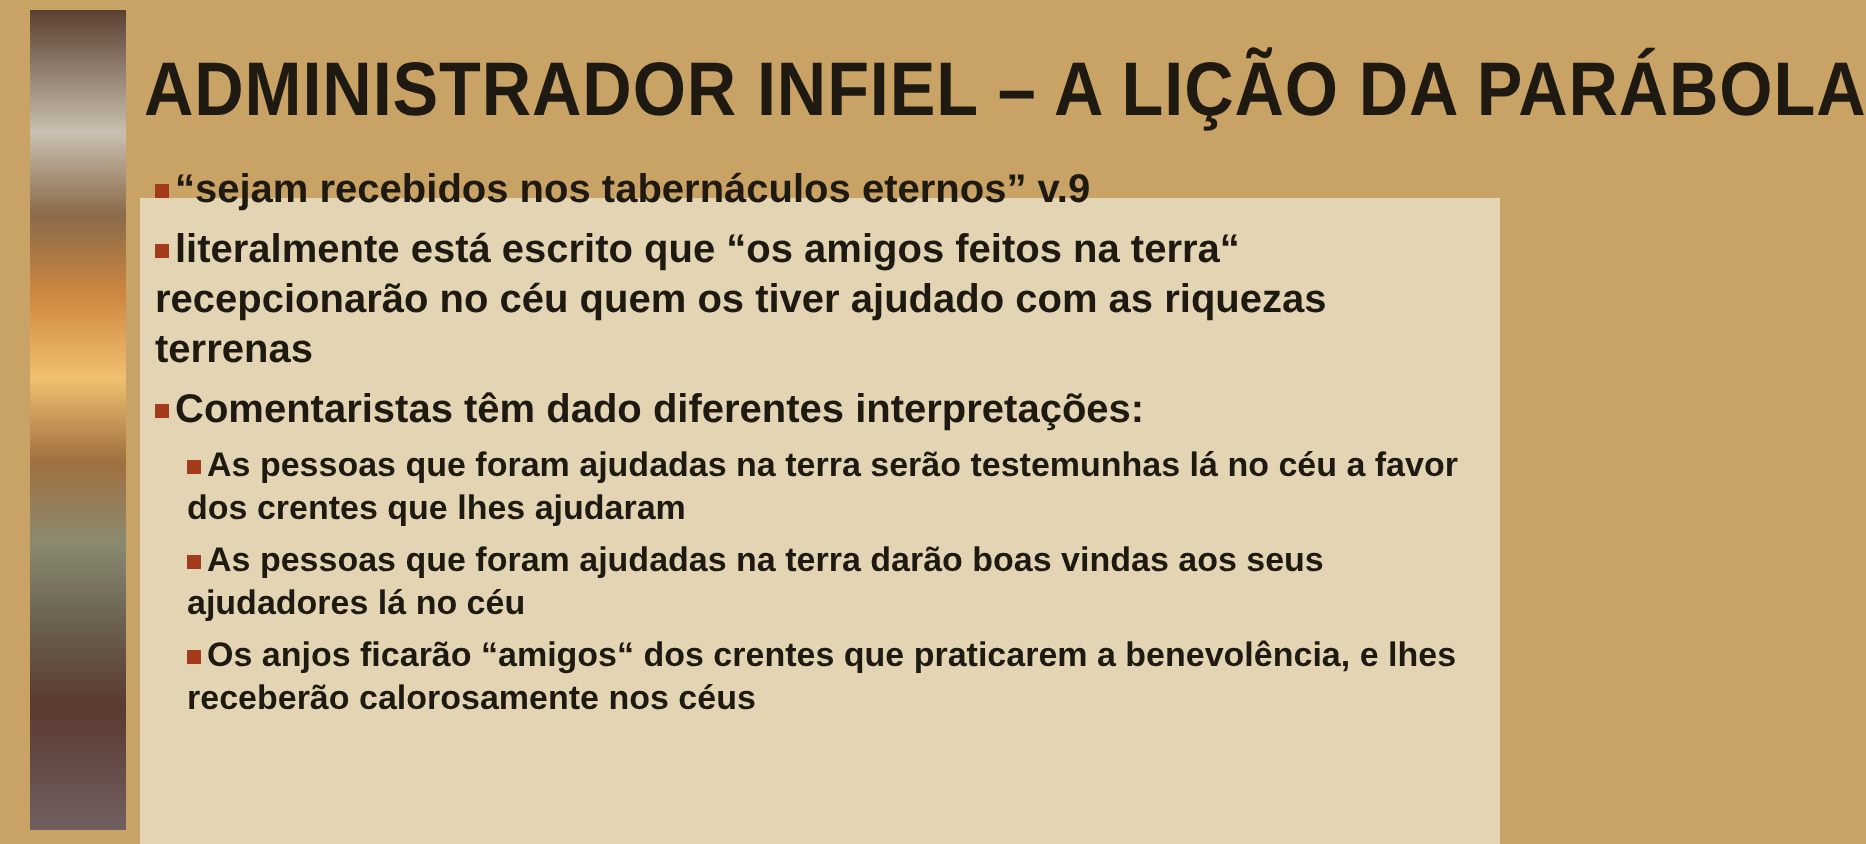ADMINISTRADOR INFIEL – A LIÇÃO DA PARÁBOLA
“sejam recebidos nos tabernáculos eternos” v.9
literalmente está escrito que “os amigos feitos na terra“ recepcionarão no céu quem os tiver ajudado com as riquezas terrenas
Comentaristas têm dado diferentes interpretações:
As pessoas que foram ajudadas na terra serão testemunhas lá no céu a favor dos crentes que lhes ajudaram
As pessoas que foram ajudadas na terra darão boas vindas aos seus ajudadores lá no céu
Os anjos ficarão “amigos“ dos crentes que praticarem a benevolência, e lhes receberão calorosamente nos céus